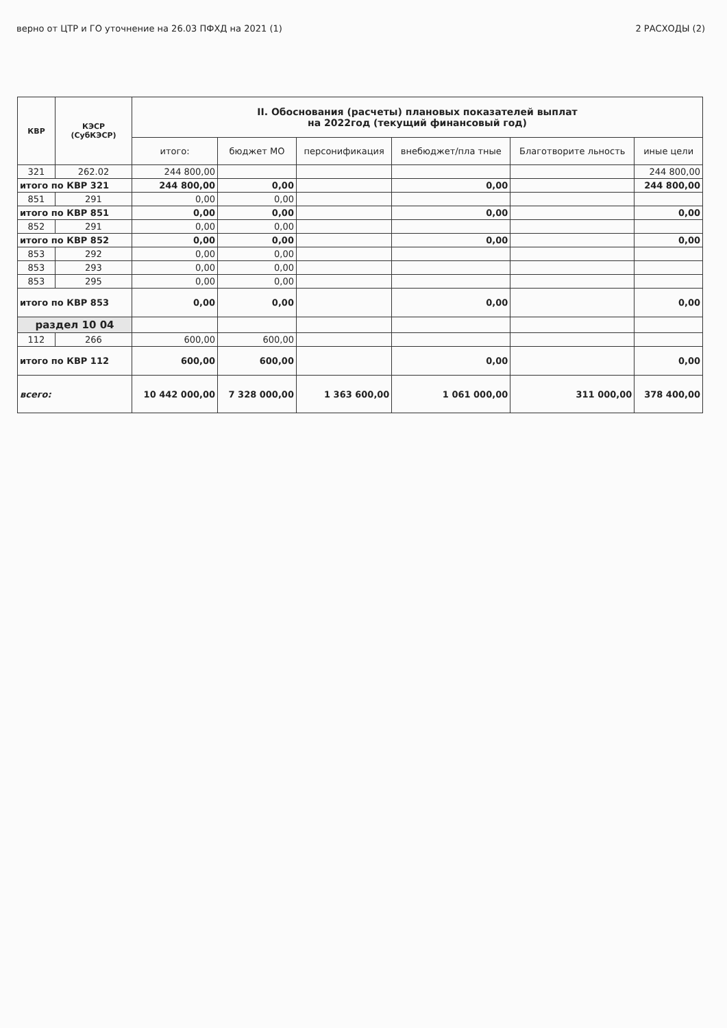верно от ЦТР и ГО уточнение на 26.03 ПФХД на 2021 (1) 2 РАСХОДЫ (2)
| КВР | КЭСР (СубКЭСР) | II. Обоснования (расчеты) плановых показателей выплат на 2022год (текущий финансовый год) | | | | | |
| --- | --- | --- | --- | --- | --- | --- | --- |
| | | итого: | бюджет МО | персонификация | внебюджет/пла тные | Благотворите льность | иные цели |
| 321 | 262.02 | 244 800,00 | | | | | 244 800,00 |
| итого по КВР 321 | | 244 800,00 | 0,00 | | 0,00 | | 244 800,00 |
| 851 | 291 | 0,00 | 0,00 | | | | |
| итого по КВР 851 | | 0,00 | 0,00 | | 0,00 | | 0,00 |
| 852 | 291 | 0,00 | 0,00 | | | | |
| итого по КВР 852 | | 0,00 | 0,00 | | 0,00 | | 0,00 |
| 853 | 292 | 0,00 | 0,00 | | | | |
| 853 | 293 | 0,00 | 0,00 | | | | |
| 853 | 295 | 0,00 | 0,00 | | | | |
| итого по КВР 853 | | 0,00 | 0,00 | | 0,00 | | 0,00 |
| раздел 10 04 | | | | | | | |
| 112 | 266 | 600,00 | 600,00 | | | | |
| итого по КВР 112 | | 600,00 | 600,00 | | 0,00 | | 0,00 |
| всего: | | 10 442 000,00 | 7 328 000,00 | 1 363 600,00 | 1 061 000,00 | 311 000,00 | 378 400,00 |